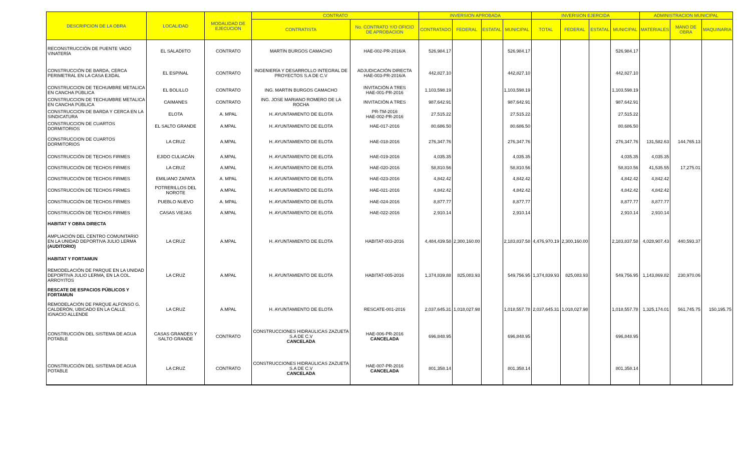| DESCRIPCION DE LA OBRA | LOCALIDAD | MODALIDAD DE EJECUCION | CONTRATO | | INVERSION APROBADA | | | | INVERSION EJERCIDA | | | | ADMINISTRACION MUNICIPAL | | |
| --- | --- | --- | --- | --- | --- | --- | --- | --- | --- | --- | --- | --- | --- | --- | --- |
| | | | CONTRATISTA | No. CONTRATO Y/O OFICIO DE APROBACION | CONTRATADO | FEDERAL | ESTATAL | MUNICIPAL | TOTAL | FEDERAL | ESTATAL | MUNICIPAL | MATERIALES | MANO DE OBRA | MAQUINARIA |
| RECONSTRUCCIÓN DE PUENTE VADO VINATERÍA | EL SALADIITO | CONTRATO | MARTÍN BURGOS CAMACHO | HAE-002-PR-2016/A | 526,984.17 | | | 526,984.17 | | | | 526,984.17 | | | |
| CONSTRUCCIÓN DE BARDA, CERCA PERIMETRAL EN LA CASA EJIDAL | EL ESPINAL | CONTRATO | INGENIERÍA Y DESARROLLO INTEGRAL DE PROYECTOS S.A DE C.V | ADJUDICACIÓN DIRECTA HAE-003-PR-2016/A | 442,827.10 | | | 442,827.10 | | | | 442,827.10 | | | |
| CONSTRUCCION DE TECHUMBRE METALICA EN CANCHA PÚBLICA | EL BOLILLO | CONTRATO | ING. MARTIN BURGOS CAMACHO | INVITACIÓN A TRES HAE-001-PR-2016 | 1,103,598.19 | | | 1,103,598.19 | | | | 1,103,598.19 | | | |
| CONSTRUCCION DE TECHUMBRE METALICA EN CANCHA PÚBLICA | CAIMANES | CONTRATO | ING. JOSE MARIANO ROMERO DE LA ROCHA | INVITACIÓN A TRES | 987,642.91 | | | 987,642.91 | | | | 987,642.91 | | | |
| CONSTRUCCION DE BARDA Y CERCA EN LA SINDICATURA | ELOTA | A. MPAL | H. AYUNTAMIENTO DE ELOTA | PR-TM-2016 HAE-002-PR-2016 | 27,515.22 | | | 27,515.22 | | | | 27,515.22 | | | |
| CONSTRUCCION DE CUARTOS DORMITORIOS | EL SALTO GRANDE | A.MPAL | H. AYUNTAMIENTO DE ELOTA | HAE-017-2016 | 80,686.50 | | | 80,686.50 | | | | 80,686.50 | | | |
| CONSTRUCCION DE CUARTOS DORMITORIOS | LA CRUZ | A.MPAL | H. AYUNTAMIENTO DE ELOTA | HAE-018-2016 | 276,347.76 | | | 276,347.76 | | | | 276,347.76 | 131,582.63 | 144,765.13 | |
| CONSTRUCCIÓN DE TECHOS FIRMES | EJIDO CULIACÁN | A.MPAL | H. AYUNTAMIENTO DE ELOTA | HAE-019-2016 | 4,035.35 | | | 4,035.35 | | | | 4,035.35 | 4,035.35 | | |
| CONSTRUCCIÓN DE TECHOS FIRMES | LA CRUZ | A.MPAL | H. AYUNTAMIENTO DE ELOTA | HAE-020-2016 | 58,810.56 | | | 58,810.56 | | | | 58,810.56 | 41,535.55 | 17,275.01 | |
| CONSTRUCCIÓN DE TECHOS FIRMES | EMILIANO ZAPATA | A. MPAL | H. AYUNTAMIENTO DE ELOTA | HAE-023-2016 | 4,842.42 | | | 4,842.42 | | | | 4,842.42 | 4,842.42 | | |
| CONSTRUCCIÓN DE TECHOS FIRMES | POTRERILLOS DEL NOROTE | A.MPAL | H. AYUNTAMIENTO DE ELOTA | HAE-021-2016 | 4,842.42 | | | 4,842.42 | | | | 4,842.42 | 4,842.42 | | |
| CONSTRUCCIÓN DE TECHOS FIRMES | PUEBLO NUEVO | A. MPAL | H. AYUNTAMIENTO DE ELOTA | HAE-024-2016 | 8,877.77 | | | 8,877.77 | | | | 8,877.77 | 8,877.77 | | |
| CONSTRUCCIÓN DE TECHOS FIRMES | CASAS VIEJAS | A.MPAL | H. AYUNTAMIENTO DE ELOTA | HAE-022-2016 | 2,910.14 | | | 2,910.14 | | | | 2,910.14 | 2,910.14 | | |
| HABITAT Y OBRA DIRECTA | | | | | | | | | | | | | | | |
| AMPLIACIÓN DEL CENTRO COMUNITARIO EN LA UNIDAD DEPORTIVA JULIO LERMA (AUDITORIO) | LA CRUZ | A.MPAL | H. AYUNTAMIENTO DE ELOTA | HABITAT-003-2016 | 4,484,439.58 | 2,300,160.00 | | 2,183,837.58 | 4,476,970.19 | 2,300,160.00 | | 2,183,837.58 | 4,028,907.43 | 440,593.37 | |
| HABITAT Y FORTAMUN | | | | | | | | | | | | | | | |
| REMODELACIÓN DE PARQUE EN LA UNIDAD DEPORTIVA JULIO LERMA, EN LA COL. ARROYITOS | LA CRUZ | A.MPAL | H. AYUNTAMIENTO DE ELOTA | HABITAT-005-2016 | 1,374,839.88 | 825,083.93 | | 549,756.95 | 1,374,839.93 | 825,083.93 | | 549,756.95 | 1,143,869.82 | 230,970.06 | |
| RESCATE DE ESPACIOS PÚBLICOS Y FORTAMUN | | | | | | | | | | | | | | | |
| REMODELACIÓN DE PARQUE ALFONSO G. CALDERÓN, UBICADO EN LA CALLE IGNACIO ALLENDE | LA CRUZ | A.MPAL | H. AYUNTAMIENTO DE ELOTA | RESCATE-001-2016 | 2,037,645.31 | 1,018,027.98 | | 1,018,557.78 | 2,037,645.31 | 1,018,027.98 | | 1,018,557.78 | 1,325,174.01 | 561,745.75 | 150,195.75 |
| CONSTRUCCIÓN DEL SISTEMA DE AGUA POTABLE | CASAS GRANDES Y SALTO GRANDE | CONTRATO | CONSTRUCCIONES HIDRAÚLICAS ZAZUETA S.A DE C.V CANCELADA | HAE-006-PR-2016 CANCELADA | 696,848.95 | | | 696,848.95 | | | | 696,848.95 | | | |
| CONSTRUCCIÓN DEL SISTEMA DE AGUA POTABLE | LA CRUZ | CONTRATO | CONSTRUCCIONES HIDRAÚLICAS ZAZUETA S.A DE C.V CANCELADA | HAE-007-PR-2016 CANCELADA | 801,358.14 | | | 801,358.14 | | | | 801,358.14 | | | |